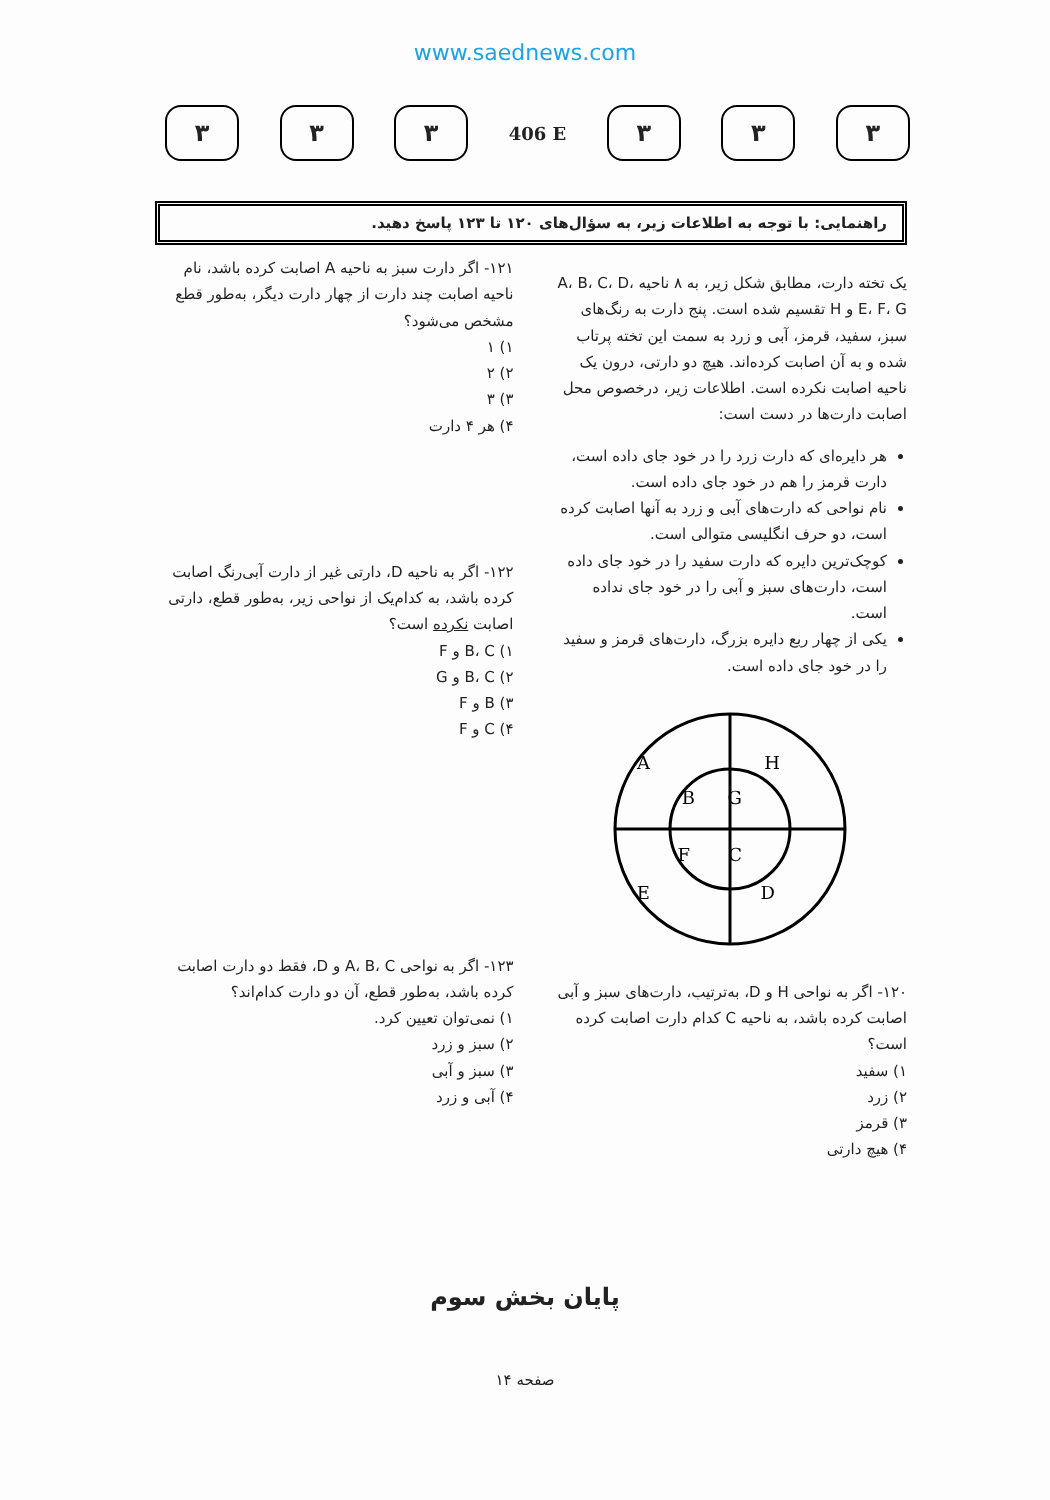www.saednews.com
۳ ۳ ۳
406 E
۳ ۳ ۳
راهنمایی: با توجه به اطلاعات زیر، به سؤال‌های ۱۲۰ تا ۱۲۳ پاسخ دهید.
یک تخته دارت، مطابق شکل زیر، به ۸ ناحیه A، B، C، D، E، F، G و H تقسیم شده است. پنج دارت به رنگ‌های سبز، سفید، قرمز، آبی و زرد به سمت این تخته پرتاب شده و به آن اصابت کرده‌اند. هیچ دو دارتی، درون یک ناحیه اصابت نکرده است. اطلاعات زیر، درخصوص محل اصابت دارت‌ها در دست است:
هر دایره‌ای که دارت زرد را در خود جای داده است، دارت قرمز را هم در خود جای داده است.
نام نواحی که دارت‌های آبی و زرد به آنها اصابت کرده است، دو حرف انگلیسی متوالی است.
کوچک‌ترین دایره که دارت سفید را در خود جای داده است، دارت‌های سبز و آبی را در خود جای نداده است.
یکی از چهار ربع دایره بزرگ، دارت‌های قرمز و سفید را در خود جای داده است.
A
H
B
G
F
C
E
D
۱۲۰- اگر به نواحی H و D، به‌ترتیب، دارت‌های سبز و آبی اصابت کرده باشد، به ناحیه C کدام دارت اصابت کرده است؟
۱) سفید
۲) زرد
۳) قرمز
۴) هیچ دارتی
۱۲۱- اگر دارت سبز به ناحیه A اصابت کرده باشد، نام ناحیه اصابت چند دارت از چهار دارت دیگر، به‌طور قطع مشخص می‌شود؟
۱) ۱
۲) ۲
۳) ۳
۴) هر ۴ دارت
۱۲۲- اگر به ناحیه D، دارتی غیر از دارت آبی‌رنگ اصابت کرده باشد، به کدام‌یک از نواحی زیر، به‌طور قطع، دارتی اصابت نکرده است؟
۱) B، C و F
۲) B، C و G
۳) B و F
۴) C و F
۱۲۳- اگر به نواحی A، B، C و D، فقط دو دارت اصابت کرده باشد، به‌طور قطع، آن دو دارت کدام‌اند؟
۱) نمی‌توان تعیین کرد.
۲) سبز و زرد
۳) سبز و آبی
۴) آبی و زرد
پایان بخش سوم
صفحه ۱۴